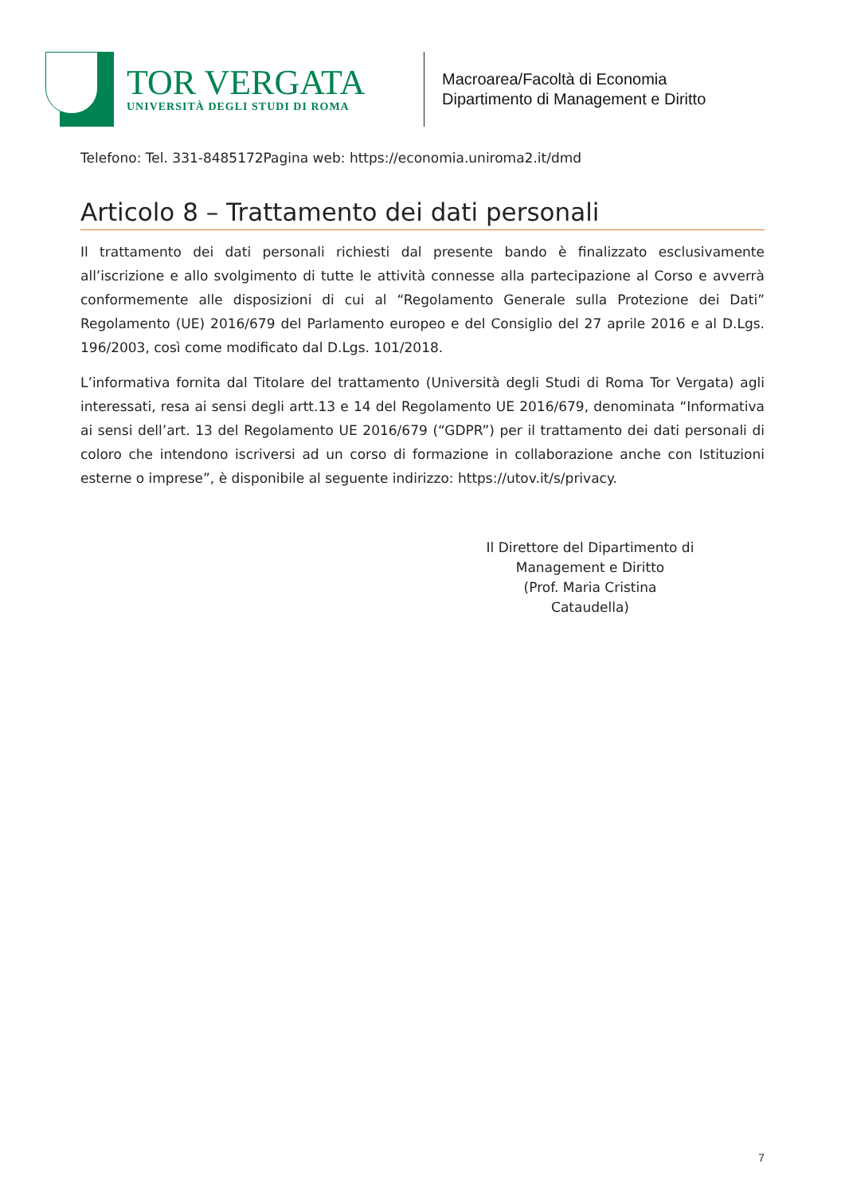TOR VERGATA
UNIVERSITÀ DEGLI STUDI DI ROMA
Macroarea/Facoltà di Economia
Dipartimento di Management e Diritto
Telefono: Tel. 331-8485172Pagina web: https://economia.uniroma2.it/dmd
Articolo 8 – Trattamento dei dati personali
Il trattamento dei dati personali richiesti dal presente bando è finalizzato esclusivamente all’iscrizione e allo svolgimento di tutte le attività connesse alla partecipazione al Corso e avverrà conformemente alle disposizioni di cui al “Regolamento Generale sulla Protezione dei Dati” Regolamento (UE) 2016/679 del Parlamento europeo e del Consiglio del 27 aprile 2016 e al D.Lgs. 196/2003, così come modificato dal D.Lgs. 101/2018.
L’informativa fornita dal Titolare del trattamento (Università degli Studi di Roma Tor Vergata) agli interessati, resa ai sensi degli artt.13 e 14 del Regolamento UE 2016/679, denominata “Informativa ai sensi dell’art. 13 del Regolamento UE 2016/679 (“GDPR”) per il trattamento dei dati personali di coloro che intendono iscriversi ad un corso di formazione in collaborazione anche con Istituzioni esterne o imprese”, è disponibile al seguente indirizzo: https://utov.it/s/privacy.
Il Direttore del Dipartimento di
Management e Diritto
(Prof. Maria Cristina Cataudella)
7